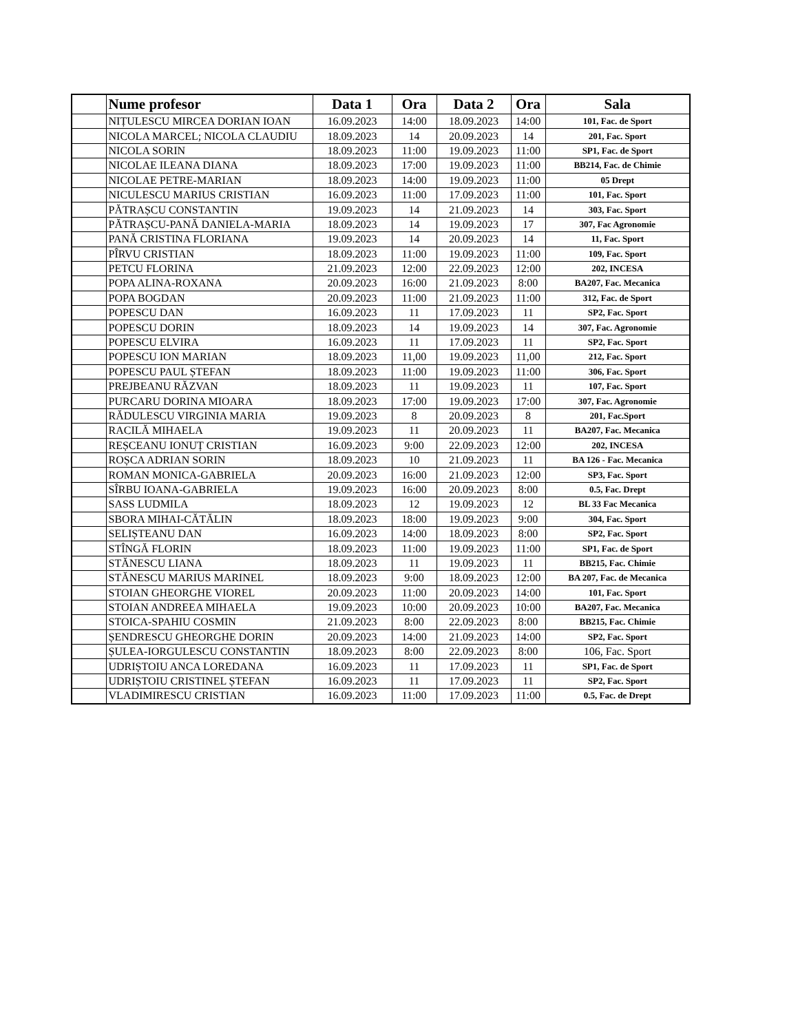| | Nume profesor | Data 1 | Ora | Data 2 | Ora | Sala |
| --- | --- | --- | --- | --- | --- | --- |
| | NIȚULESCU MIRCEA DORIAN IOAN | 16.09.2023 | 14:00 | 18.09.2023 | 14:00 | 101, Fac. de Sport |
| | NICOLA MARCEL; NICOLA CLAUDIU | 18.09.2023 | 14 | 20.09.2023 | 14 | 201, Fac. Sport |
| | NICOLA SORIN | 18.09.2023 | 11:00 | 19.09.2023 | 11:00 | SP1, Fac. de Sport |
| | NICOLAE ILEANA DIANA | 18.09.2023 | 17:00 | 19.09.2023 | 11:00 | BB214, Fac. de Chimie |
| | NICOLAE PETRE-MARIAN | 18.09.2023 | 14:00 | 19.09.2023 | 11:00 | 05 Drept |
| | NICULESCU MARIUS CRISTIAN | 16.09.2023 | 11:00 | 17.09.2023 | 11:00 | 101, Fac. Sport |
| | PĂTRAȘCU CONSTANTIN | 19.09.2023 | 14 | 21.09.2023 | 14 | 303, Fac. Sport |
| | PĂTRAȘCU-PANĂ DANIELA-MARIA | 18.09.2023 | 14 | 19.09.2023 | 17 | 307, Fac Agronomie |
| | PANĂ CRISTINA FLORIANA | 19.09.2023 | 14 | 20.09.2023 | 14 | 11, Fac. Sport |
| | PÎRVU CRISTIAN | 18.09.2023 | 11:00 | 19.09.2023 | 11:00 | 109, Fac. Sport |
| | PETCU FLORINA | 21.09.2023 | 12:00 | 22.09.2023 | 12:00 | 202, INCESA |
| | POPA ALINA-ROXANA | 20.09.2023 | 16:00 | 21.09.2023 | 8:00 | BA207, Fac. Mecanica |
| | POPA BOGDAN | 20.09.2023 | 11:00 | 21.09.2023 | 11:00 | 312, Fac. de Sport |
| | POPESCU DAN | 16.09.2023 | 11 | 17.09.2023 | 11 | SP2, Fac. Sport |
| | POPESCU DORIN | 18.09.2023 | 14 | 19.09.2023 | 14 | 307, Fac. Agronomie |
| | POPESCU ELVIRA | 16.09.2023 | 11 | 17.09.2023 | 11 | SP2, Fac. Sport |
| | POPESCU ION MARIAN | 18.09.2023 | 11,00 | 19.09.2023 | 11,00 | 212, Fac. Sport |
| | POPESCU PAUL ȘTEFAN | 18.09.2023 | 11:00 | 19.09.2023 | 11:00 | 306, Fac. Sport |
| | PREJBEANU RĂZVAN | 18.09.2023 | 11 | 19.09.2023 | 11 | 107, Fac. Sport |
| | PURCARU DORINA MIOARA | 18.09.2023 | 17:00 | 19.09.2023 | 17:00 | 307, Fac. Agronomie |
| | RĂDULESCU VIRGINIA MARIA | 19.09.2023 | 8 | 20.09.2023 | 8 | 201, Fac.Sport |
| | RACILĂ MIHAELA | 19.09.2023 | 11 | 20.09.2023 | 11 | BA207, Fac. Mecanica |
| | REȘCEANU IONUȚ CRISTIAN | 16.09.2023 | 9:00 | 22.09.2023 | 12:00 | 202, INCESA |
| | ROȘCA ADRIAN SORIN | 18.09.2023 | 10 | 21.09.2023 | 11 | BA 126 - Fac. Mecanica |
| | ROMAN MONICA-GABRIELA | 20.09.2023 | 16:00 | 21.09.2023 | 12:00 | SP3, Fac. Sport |
| | SÎRBU IOANA-GABRIELA | 19.09.2023 | 16:00 | 20.09.2023 | 8:00 | 0.5, Fac. Drept |
| | SASS LUDMILA | 18.09.2023 | 12 | 19.09.2023 | 12 | BL 33 Fac Mecanica |
| | SBORA MIHAI-CĂTĂLIN | 18.09.2023 | 18:00 | 19.09.2023 | 9:00 | 304, Fac. Sport |
| | SELIȘTEANU DAN | 16.09.2023 | 14:00 | 18.09.2023 | 8:00 | SP2, Fac. Sport |
| | STÎNGĂ FLORIN | 18.09.2023 | 11:00 | 19.09.2023 | 11:00 | SP1, Fac. de Sport |
| | STĂNESCU LIANA | 18.09.2023 | 11 | 19.09.2023 | 11 | BB215, Fac. Chimie |
| | STĂNESCU MARIUS MARINEL | 18.09.2023 | 9:00 | 18.09.2023 | 12:00 | BA 207, Fac. de Mecanica |
| | STOIAN GHEORGHE VIOREL | 20.09.2023 | 11:00 | 20.09.2023 | 14:00 | 101, Fac. Sport |
| | STOIAN ANDREEA MIHAELA | 19.09.2023 | 10:00 | 20.09.2023 | 10:00 | BA207, Fac. Mecanica |
| | STOICA-SPAHIU COSMIN | 21.09.2023 | 8:00 | 22.09.2023 | 8:00 | BB215, Fac. Chimie |
| | ȘENDRESCU GHEORGHE DORIN | 20.09.2023 | 14:00 | 21.09.2023 | 14:00 | SP2, Fac. Sport |
| | ȘULEA-IORGULESCU CONSTANTIN | 18.09.2023 | 8:00 | 22.09.2023 | 8:00 | 106, Fac. Sport |
| | UDRIȘTOIU ANCA LOREDANA | 16.09.2023 | 11 | 17.09.2023 | 11 | SP1, Fac. de Sport |
| | UDRIȘTOIU CRISTINEL ȘTEFAN | 16.09.2023 | 11 | 17.09.2023 | 11 | SP2, Fac. Sport |
| | VLADIMIRESCU CRISTIAN | 16.09.2023 | 11:00 | 17.09.2023 | 11:00 | 0.5, Fac. de Drept |